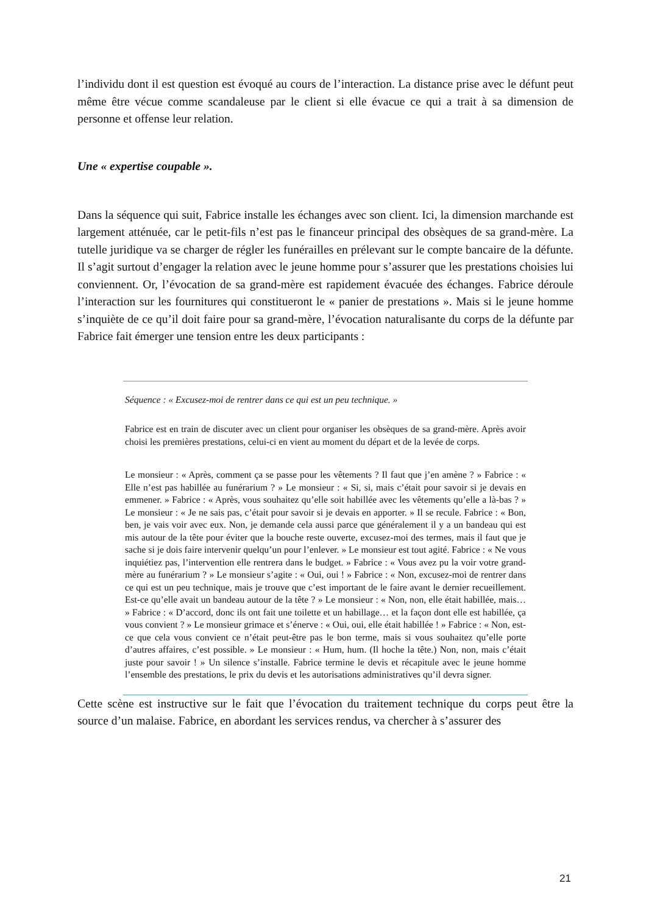l’individu dont il est question est évoqué au cours de l’interaction. La distance prise avec le défunt peut même être vécue comme scandaleuse par le client si elle évacue ce qui a trait à sa dimension de personne et offense leur relation.
Une « expertise coupable ».
Dans la séquence qui suit, Fabrice installe les échanges avec son client. Ici, la dimension marchande est largement atténuée, car le petit-fils n’est pas le financeur principal des obsèques de sa grand-mère. La tutelle juridique va se charger de régler les funérailles en prélevant sur le compte bancaire de la défunte. Il s’agit surtout d’engager la relation avec le jeune homme pour s’assurer que les prestations choisies lui conviennent. Or, l’évocation de sa grand-mère est rapidement évacuée des échanges. Fabrice déroule l’interaction sur les fournitures qui constitueront le « panier de prestations ». Mais si le jeune homme s’inquiète de ce qu’il doit faire pour sa grand-mère, l’évocation naturalisante du corps de la défunte par Fabrice fait émerger une tension entre les deux participants :
Séquence : « Excusez-moi de rentrer dans ce qui est un peu technique. »
Fabrice est en train de discuter avec un client pour organiser les obsèques de sa grand-mère. Après avoir choisi les premières prestations, celui-ci en vient au moment du départ et de la levée de corps.
Le monsieur : « Après, comment ça se passe pour les vêtements ? Il faut que j’en amène ? » Fabrice : « Elle n’est pas habillée au funérarium ? » Le monsieur : « Si, si, mais c’était pour savoir si je devais en emmener. » Fabrice : « Après, vous souhaitez qu’elle soit habillée avec les vêtements qu’elle a là-bas ? » Le monsieur : « Je ne sais pas, c’était pour savoir si je devais en apporter. » Il se recule. Fabrice : « Bon, ben, je vais voir avec eux. Non, je demande cela aussi parce que généralement il y a un bandeau qui est mis autour de la tête pour éviter que la bouche reste ouverte, excusez-moi des termes, mais il faut que je sache si je dois faire intervenir quelqu’un pour l’enlever. » Le monsieur est tout agité. Fabrice : « Ne vous inquiétiez pas, l’intervention elle rentrera dans le budget. » Fabrice : « Vous avez pu la voir votre grand-mère au funérarium ? » Le monsieur s’agite : « Oui, oui ! » Fabrice : « Non, excusez-moi de rentrer dans ce qui est un peu technique, mais je trouve que c’est important de le faire avant le dernier recueillement. Est-ce qu’elle avait un bandeau autour de la tête ? » Le monsieur : « Non, non, elle était habillée, mais… » Fabrice : « D’accord, donc ils ont fait une toilette et un habillage… et la façon dont elle est habillée, ça vous convient ? » Le monsieur grimace et s’énerve : « Oui, oui, elle était habillée ! » Fabrice : « Non, est-ce que cela vous convient ce n’était peut-être pas le bon terme, mais si vous souhaitez qu’elle porte d’autres affaires, c’est possible. » Le monsieur : « Hum, hum. (Il hoche la tête.) Non, non, mais c’était juste pour savoir ! » Un silence s’installe. Fabrice termine le devis et récapitule avec le jeune homme l’ensemble des prestations, le prix du devis et les autorisations administratives qu’il devra signer.
Cette scène est instructive sur le fait que l’évocation du traitement technique du corps peut être la source d’un malaise. Fabrice, en abordant les services rendus, va chercher à s’assurer des
21